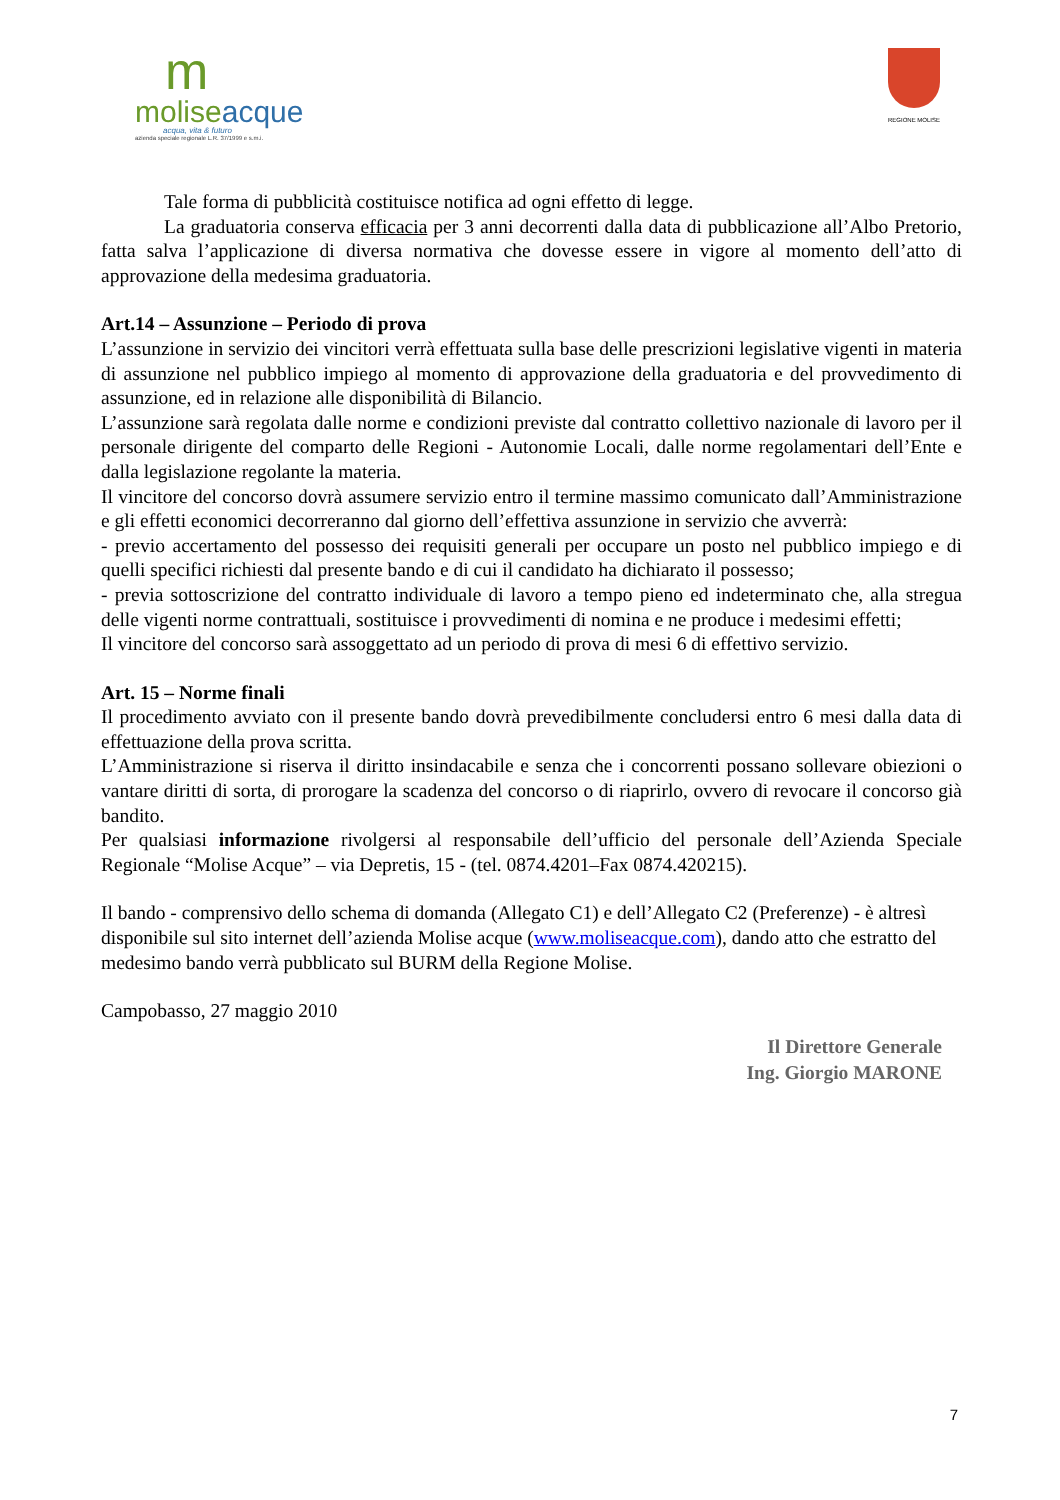m
moliseacque
acqua, vita & futuro
azienda speciale regionale L.R. 37/1999 e s.m.i.
REGIONE MOLISE
Tale forma di pubblicità costituisce notifica ad ogni effetto di legge.
La graduatoria conserva efficacia per 3 anni decorrenti dalla data di pubblicazione all’Albo Pretorio, fatta salva l’applicazione di diversa normativa che dovesse essere in vigore al momento dell’atto di approvazione della medesima graduatoria.
Art.14 – Assunzione – Periodo di prova
L’assunzione in servizio dei vincitori verrà effettuata sulla base delle prescrizioni legislative vigenti in materia di assunzione nel pubblico impiego al momento di approvazione della graduatoria e del provvedimento di assunzione, ed in relazione alle disponibilità di Bilancio.
L’assunzione sarà regolata dalle norme e condizioni previste dal contratto collettivo nazionale di lavoro per il personale dirigente del comparto delle Regioni - Autonomie Locali, dalle norme regolamentari dell’Ente e dalla legislazione regolante la materia.
Il vincitore del concorso dovrà assumere servizio entro il termine massimo comunicato dall’Amministrazione e gli effetti economici decorreranno dal giorno dell’effettiva assunzione in servizio che avverrà:
- previo accertamento del possesso dei requisiti generali per occupare un posto nel pubblico impiego e di quelli specifici richiesti dal presente bando e di cui il candidato ha dichiarato il possesso;
- previa sottoscrizione del contratto individuale di lavoro a tempo pieno ed indeterminato che, alla stregua delle vigenti norme contrattuali, sostituisce i provvedimenti di nomina e ne produce i medesimi effetti;
Il vincitore del concorso sarà assoggettato ad un periodo di prova di mesi 6 di effettivo servizio.
Art. 15 – Norme finali
Il procedimento avviato con il presente bando dovrà prevedibilmente concludersi entro 6 mesi dalla data di effettuazione della prova scritta.
L’Amministrazione si riserva il diritto insindacabile e senza che i concorrenti possano sollevare obiezioni o vantare diritti di sorta, di prorogare la scadenza del concorso o di riaprirlo, ovvero di revocare il concorso già bandito.
Per qualsiasi informazione rivolgersi al responsabile dell’ufficio del personale dell’Azienda Speciale Regionale “Molise Acque” – via Depretis, 15 - (tel. 0874.4201–Fax 0874.420215).
Il bando - comprensivo dello schema di domanda (Allegato C1) e dell’Allegato C2 (Preferenze) - è altresì disponibile sul sito internet dell’azienda Molise acque (www.moliseacque.com), dando atto che estratto del medesimo bando verrà pubblicato sul BURM della Regione Molise.
Campobasso, 27 maggio 2010
Il Direttore Generale
Ing. Giorgio MARONE
7